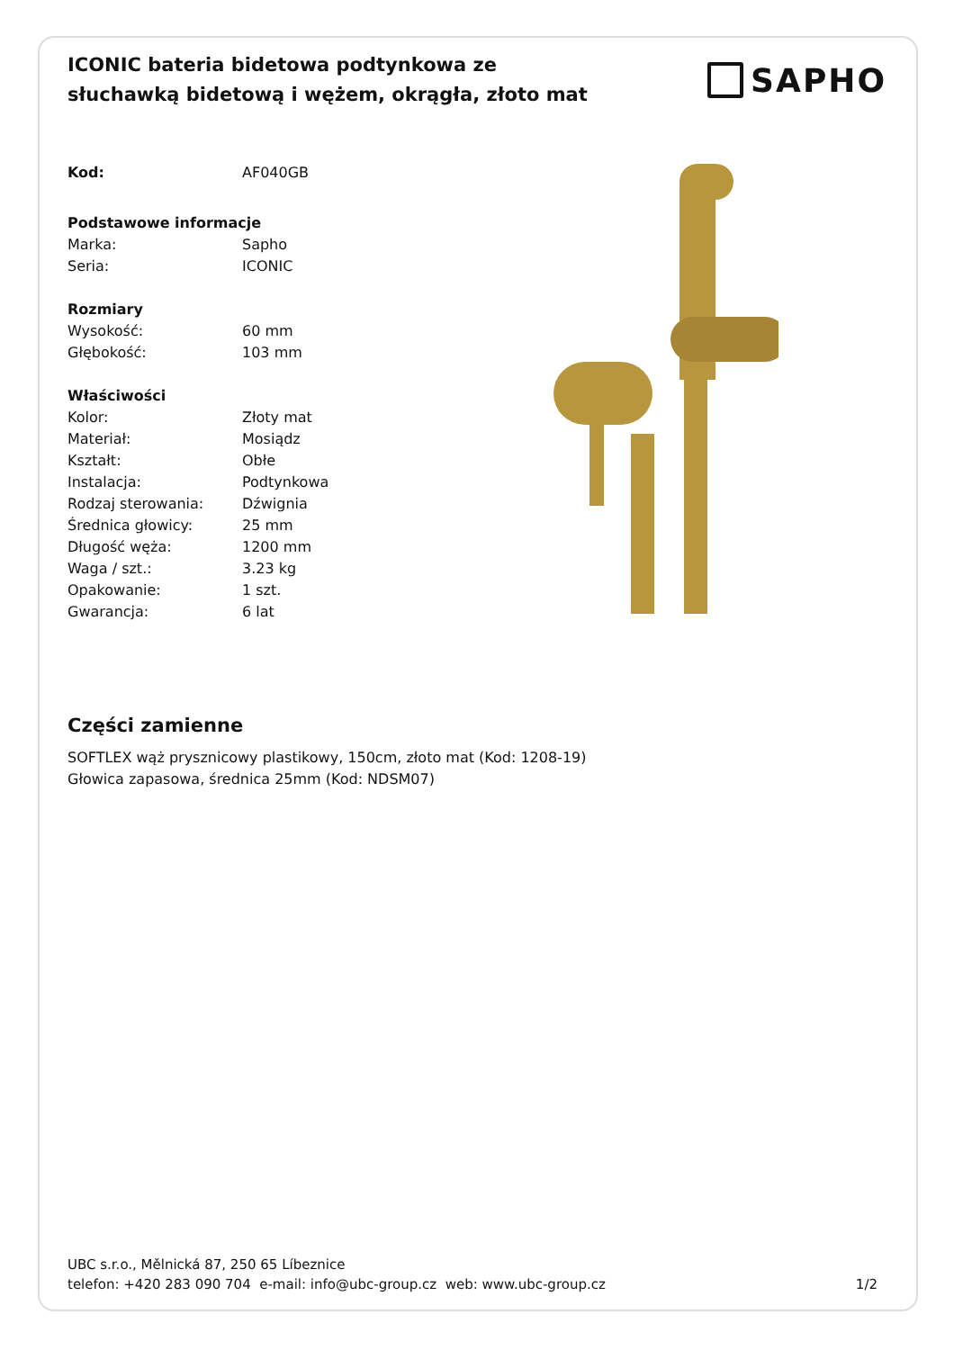ICONIC bateria bidetowa podtynkowa ze słuchawką bidetową i wężem, okrągła, złoto mat
SAPHO
| Kod: | AF040GB |
| Podstawowe informacje | |
| Marka: | Sapho |
| Seria: | ICONIC |
| Rozmiary | |
| Wysokość: | 60 mm |
| Głębokość: | 103 mm |
| Właściwości | |
| Kolor: | Złoty mat |
| Materiał: | Mosiądz |
| Kształt: | Obłe |
| Instalacja: | Podtynkowa |
| Rodzaj sterowania: | Dźwignia |
| Średnica głowicy: | 25 mm |
| Długość węża: | 1200 mm |
| Waga / szt.: | 3.23 kg |
| Opakowanie: | 1 szt. |
| Gwarancja: | 6 lat |
Części zamienne
SOFTLEX wąż prysznicowy plastikowy, 150cm, złoto mat (Kod: 1208-19)
Głowica zapasowa, średnica 25mm (Kod: NDSM07)
UBC s.r.o., Mělnická 87, 250 65 Líbeznice
telefon: +420 283 090 704 e-mail: info@ubc-group.cz web: www.ubc-group.cz 1/2